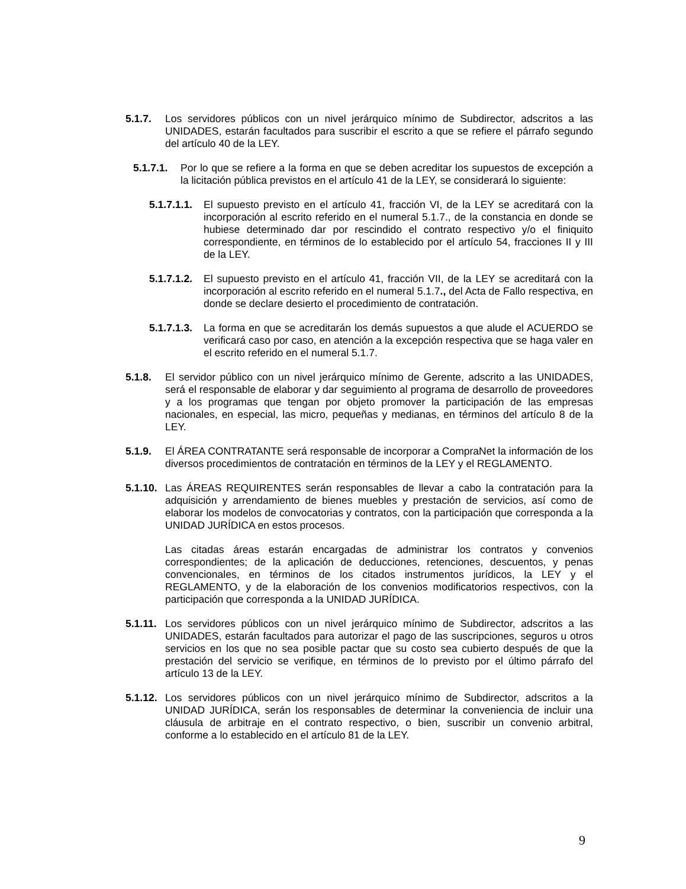5.1.7. Los servidores públicos con un nivel jerárquico mínimo de Subdirector, adscritos a las UNIDADES, estarán facultados para suscribir el escrito a que se refiere el párrafo segundo del artículo 40 de la LEY.
5.1.7.1. Por lo que se refiere a la forma en que se deben acreditar los supuestos de excepción a la licitación pública previstos en el artículo 41 de la LEY, se considerará lo siguiente:
5.1.7.1.1. El supuesto previsto en el artículo 41, fracción VI, de la LEY se acreditará con la incorporación al escrito referido en el numeral 5.1.7., de la constancia en donde se hubiese determinado dar por rescindido el contrato respectivo y/o el finiquito correspondiente, en términos de lo establecido por el artículo 54, fracciones II y III de la LEY.
5.1.7.1.2. El supuesto previsto en el artículo 41, fracción VII, de la LEY se acreditará con la incorporación al escrito referido en el numeral 5.1.7., del Acta de Fallo respectiva, en donde se declare desierto el procedimiento de contratación.
5.1.7.1.3. La forma en que se acreditarán los demás supuestos a que alude el ACUERDO se verificará caso por caso, en atención a la excepción respectiva que se haga valer en el escrito referido en el numeral 5.1.7.
5.1.8. El servidor público con un nivel jerárquico mínimo de Gerente, adscrito a las UNIDADES, será el responsable de elaborar y dar seguimiento al programa de desarrollo de proveedores y a los programas que tengan por objeto promover la participación de las empresas nacionales, en especial, las micro, pequeñas y medianas, en términos del artículo 8 de la LEY.
5.1.9. El ÁREA CONTRATANTE será responsable de incorporar a CompraNet la información de los diversos procedimientos de contratación en términos de la LEY y el REGLAMENTO.
5.1.10. Las ÁREAS REQUIRENTES serán responsables de llevar a cabo la contratación para la adquisición y arrendamiento de bienes muebles y prestación de servicios, así como de elaborar los modelos de convocatorias y contratos, con la participación que corresponda a la UNIDAD JURÍDICA en estos procesos.
Las citadas áreas estarán encargadas de administrar los contratos y convenios correspondientes; de la aplicación de deducciones, retenciones, descuentos, y penas convencionales, en términos de los citados instrumentos jurídicos, la LEY y el REGLAMENTO, y de la elaboración de los convenios modificatorios respectivos, con la participación que corresponda a la UNIDAD JURÍDICA.
5.1.11. Los servidores públicos con un nivel jerárquico mínimo de Subdirector, adscritos a las UNIDADES, estarán facultados para autorizar el pago de las suscripciones, seguros u otros servicios en los que no sea posible pactar que su costo sea cubierto después de que la prestación del servicio se verifique, en términos de lo previsto por el último párrafo del artículo 13 de la LEY.
5.1.12. Los servidores públicos con un nivel jerárquico mínimo de Subdirector, adscritos a la UNIDAD JURÍDICA, serán los responsables de determinar la conveniencia de incluir una cláusula de arbitraje en el contrato respectivo, o bien, suscribir un convenio arbitral, conforme a lo establecido en el artículo 81 de la LEY.
9